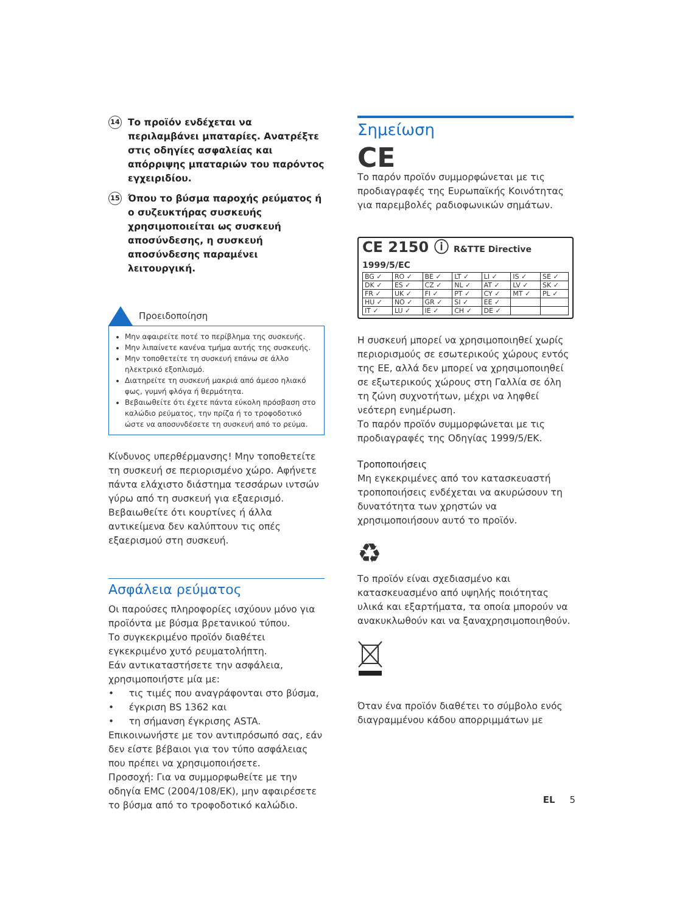14
Το προϊόν ενδέχεται να περιλαμβάνει μπαταρίες. Ανατρέξτε στις οδηγίες ασφαλείας και απόρριψης μπαταριών του παρόντος εγχειριδίου.
15
Όπου το βύσμα παροχής ρεύματος ή ο συζευκτήρας συσκευής χρησιμοποιείται ως συσκευή αποσύνδεσης, η συσκευή αποσύνδεσης παραμένει λειτουργική.
Προειδοποίηση
Μην αφαιρείτε ποτέ το περίβλημα της συσκευής.
Μην λιπαίνετε κανένα τμήμα αυτής της συσκευής.
Μην τοποθετείτε τη συσκευή επάνω σε άλλο ηλεκτρικό εξοπλισμό.
Διατηρείτε τη συσκευή μακριά από άμεσο ηλιακό φως, γυμνή φλόγα ή θερμότητα.
Βεβαιωθείτε ότι έχετε πάντα εύκολη πρόσβαση στο καλώδιο ρεύματος, την πρίζα ή το τροφοδοτικό ώστε να αποσυνδέσετε τη συσκευή από το ρεύμα.
Κίνδυνος υπερθέρμανσης! Μην τοποθετείτε τη συσκευή σε περιορισμένο χώρο. Αφήνετε πάντα ελάχιστο διάστημα τεσσάρων ιντσών γύρω από τη συσκευή για εξαερισμό. Βεβαιωθείτε ότι κουρτίνες ή άλλα αντικείμενα δεν καλύπτουν τις οπές εξαερισμού στη συσκευή.
Ασφάλεια ρεύματος
Οι παρούσες πληροφορίες ισχύουν μόνο για προϊόντα με βύσμα βρετανικού τύπου.
Το συγκεκριμένο προϊόν διαθέτει εγκεκριμένο χυτό ρευματολήπτη.
Εάν αντικαταστήσετε την ασφάλεια, χρησιμοποιήστε μία με:
• τις τιμές που αναγράφονται στο βύσμα,
• έγκριση BS 1362 και
• τη σήμανση έγκρισης ASTA.
Επικοινωνήστε με τον αντιπρόσωπό σας, εάν δεν είστε βέβαιοι για τον τύπο ασφάλειας που πρέπει να χρησιμοποιήσετε.
Προσοχή: Για να συμμορφωθείτε με την οδηγία EMC (2004/108/EK), μην αφαιρέσετε το βύσμα από το τροφοδοτικό καλώδιο.
Σημείωση
CE
Το παρόν προϊόν συμμορφώνεται με τις προδιαγραφές της Ευρωπαϊκής Κοινότητας για παρεμβολές ραδιοφωνικών σημάτων.
CE 2150 ⓘ R&TTE Directive 1999/5/EC
| BG ✓ | RO ✓ | BE ✓ | LT ✓ | LI ✓ | IS ✓ | SE ✓ |
| DK ✓ | ES ✓ | CZ ✓ | NL ✓ | AT ✓ | LV ✓ | SK ✓ |
| FR ✓ | UK ✓ | FI ✓ | PT ✓ | CY ✓ | MT ✓ | PL ✓ |
| HU ✓ | NO ✓ | GR ✓ | SI ✓ | EE ✓ | | |
| IT ✓ | LU ✓ | IE ✓ | CH ✓ | DE ✓ | | |
Η συσκευή μπορεί να χρησιμοποιηθεί χωρίς περιορισμούς σε εσωτερικούς χώρους εντός της ΕΕ, αλλά δεν μπορεί να χρησιμοποιηθεί σε εξωτερικούς χώρους στη Γαλλία σε όλη τη ζώνη συχνοτήτων, μέχρι να ληφθεί νεότερη ενημέρωση.
Το παρόν προϊόν συμμορφώνεται με τις προδιαγραφές της Οδηγίας 1999/5/ΕΚ.
Τροποποιήσεις
Μη εγκεκριμένες από τον κατασκευαστή τροποποιήσεις ενδέχεται να ακυρώσουν τη δυνατότητα των χρηστών να χρησιμοποιήσουν αυτό το προϊόν.
♻
Το προϊόν είναι σχεδιασμένο και κατασκευασμένο από υψηλής ποιότητας υλικά και εξαρτήματα, τα οποία μπορούν να ανακυκλωθούν και να ξαναχρησιμοποιηθούν.
Όταν ένα προϊόν διαθέτει το σύμβολο ενός διαγραμμένου κάδου απορριμμάτων με
EL 5